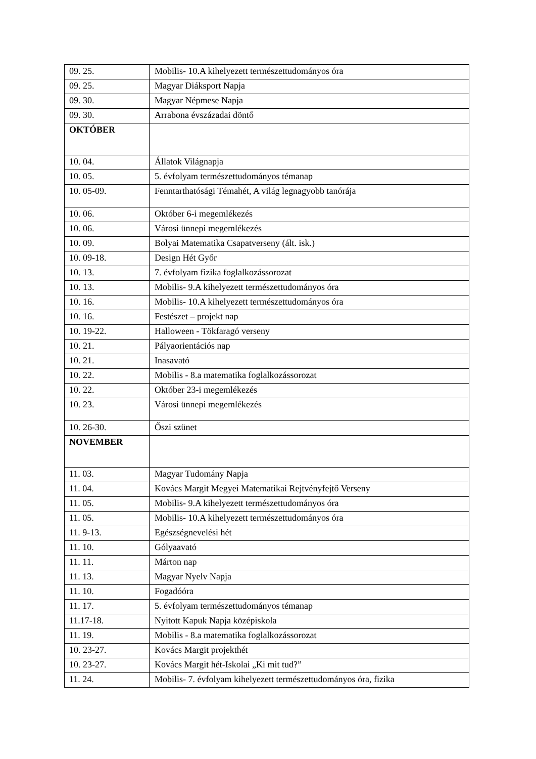| 09. 25. | Mobilis- 10.A kihelyezett természettudományos óra |
| 09. 25. | Magyar Diáksport Napja |
| 09. 30. | Magyar Népmese Napja |
| 09. 30. | Arrabona évszázadai döntő |
| OKTÓBER | |
| 10. 04. | Állatok Világnapja |
| 10. 05. | 5. évfolyam természettudományos témanap |
| 10. 05-09. | Fenntarthatósági Témahét, A világ legnagyobb tanórája |
| 10. 06. | Október 6-i megemlékezés |
| 10. 06. | Városi ünnepi megemlékezés |
| 10. 09. | Bolyai Matematika Csapatverseny (ált. isk.) |
| 10. 09-18. | Design Hét Győr |
| 10. 13. | 7. évfolyam fizika foglalkozássorozat |
| 10. 13. | Mobilis- 9.A kihelyezett természettudományos óra |
| 10. 16. | Mobilis- 10.A kihelyezett természettudományos óra |
| 10. 16. | Festészet – projekt nap |
| 10. 19-22. | Halloween - Tökfaragó verseny |
| 10. 21. | Pályaorientációs nap |
| 10. 21. | Inasavató |
| 10. 22. | Mobilis - 8.a matematika foglalkozássorozat |
| 10. 22. | Október 23-i megemlékezés |
| 10. 23. | Városi ünnepi megemlékezés |
| 10. 26-30. | Őszi szünet |
| NOVEMBER | |
| 11. 03. | Magyar Tudomány Napja |
| 11. 04. | Kovács Margit Megyei Matematikai Rejtvényfejtő Verseny |
| 11. 05. | Mobilis- 9.A kihelyezett természettudományos óra |
| 11. 05. | Mobilis- 10.A kihelyezett természettudományos óra |
| 11. 9-13. | Egészségnevelési hét |
| 11. 10. | Gólyaavató |
| 11. 11. | Márton nap |
| 11. 13. | Magyar Nyelv Napja |
| 11. 10. | Fogadóóra |
| 11. 17. | 5. évfolyam természettudományos témanap |
| 11.17-18. | Nyitott Kapuk Napja középiskola |
| 11. 19. | Mobilis - 8.a matematika foglalkozássorozat |
| 10. 23-27. | Kovács Margit projekthét |
| 10. 23-27. | Kovács Margit hét-Iskolai „Ki mit tud?” |
| 11. 24. | Mobilis- 7. évfolyam kihelyezett természettudományos óra, fizika |